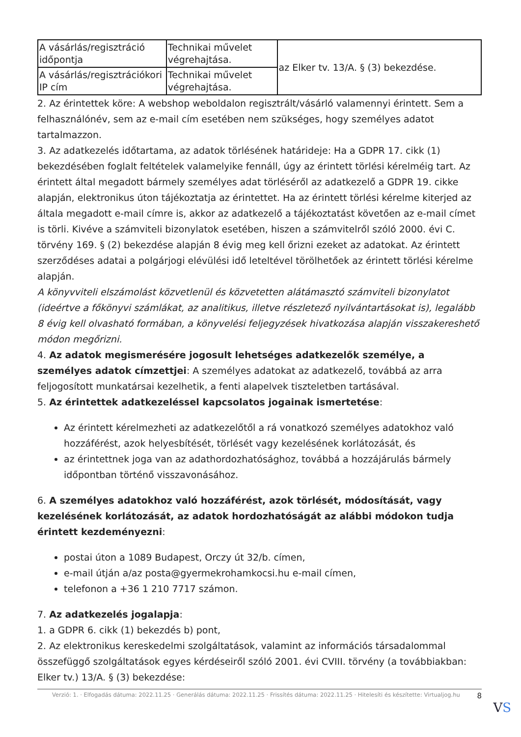| A vásárlás/regisztráció időpontja | Technikai művelet végrehajtása. | az Elker tv. 13/A. § (3) bekezdése. |
| A vásárlás/regisztrációkori IP cím | Technikai művelet végrehajtása. | |
2. Az érintettek köre: A webshop weboldalon regisztrált/vásárló valamennyi érintett. Sem a felhasználónév, sem az e-mail cím esetében nem szükséges, hogy személyes adatot tartalmazzon.
3. Az adatkezelés időtartama, az adatok törlésének határideje: Ha a GDPR 17. cikk (1) bekezdésében foglalt feltételek valamelyike fennáll, úgy az érintett törlési kérelméig tart. Az érintett által megadott bármely személyes adat törléséről az adatkezelő a GDPR 19. cikke alapján, elektronikus úton tájékoztatja az érintettet. Ha az érintett törlési kérelme kiterjed az általa megadott e-mail címre is, akkor az adatkezelő a tájékoztatást követően az e-mail címet is törli. Kivéve a számviteli bizonylatok esetében, hiszen a számvitelről szóló 2000. évi C. törvény 169. § (2) bekezdése alapján 8 évig meg kell őrizni ezeket az adatokat. Az érintett szerződéses adatai a polgárjogi elévülési idő leteltével törölhetőek az érintett törlési kérelme alapján.
A könyvviteli elszámolást közvetlenül és közvetetten alátámasztó számviteli bizonylatot (ideértve a főkönyvi számlákat, az analitikus, illetve részletező nyilvántartásokat is), legalább 8 évig kell olvasható formában, a könyvelési feljegyzések hivatkozása alapján visszakereshető módon megőrizni.
4. Az adatok megismerésére jogosult lehetséges adatkezelők személye, a személyes adatok címzettjei: A személyes adatokat az adatkezelő, továbbá az arra feljogosított munkatársai kezelhetik, a fenti alapelvek tiszteletben tartásával.
5. Az érintettek adatkezeléssel kapcsolatos jogainak ismertetése:
Az érintett kérelmezheti az adatkezelőtől a rá vonatkozó személyes adatokhoz való hozzáférést, azok helyesbítését, törlését vagy kezelésének korlátozását, és
az érintettnek joga van az adathordozhatósághoz, továbbá a hozzájárulás bármely időpontban történő visszavonásához.
6. A személyes adatokhoz való hozzáférést, azok törlését, módosítását, vagy kezelésének korlátozását, az adatok hordozhatóságát az alábbi módokon tudja érintett kezdeményezni:
postai úton a 1089 Budapest, Orczy út 32/b. címen,
e-mail útján a/az posta@gyermekrohamkocsi.hu e-mail címen,
telefonon a +36 1 210 7717 számon.
7. Az adatkezelés jogalapja:
1. a GDPR 6. cikk (1) bekezdés b) pont,
2. Az elektronikus kereskedelmi szolgáltatások, valamint az információs társadalommal összefüggő szolgáltatások egyes kérdéseiről szóló 2001. évi CVIII. törvény (a továbbiakban: Elker tv.) 13/A. § (3) bekezdése:
Verzió: 1. · Elfogadás dátuma: 2022.11.25 · Generálás dátuma: 2022.11.25 · Frissítés dátuma: 2022.11.25 · Hitelesíti és készítette: Virtualjog.hu 8
VS